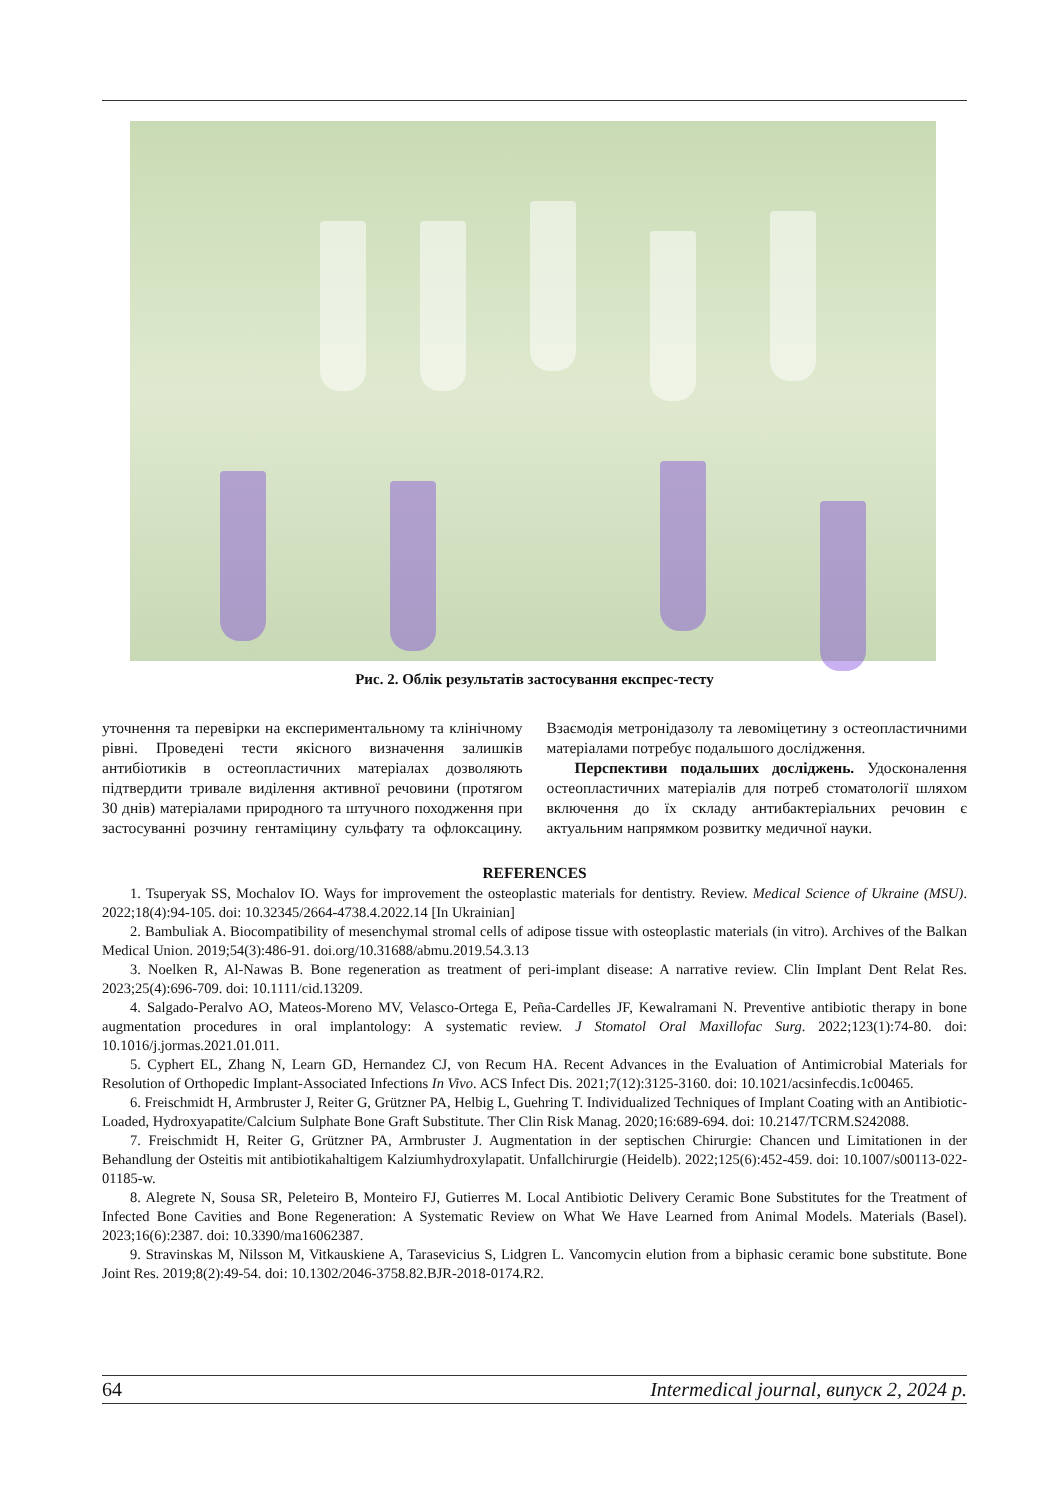Рис. 2. Облік результатів застосування експрес-тесту
уточнення та перевірки на експериментальному та клінічному рівні. Проведені тести якісного визначення залишків антибіотиків в остеопластичних матеріалах дозволяють підтвердити тривале виділення активної речовини (протягом 30 днів) матеріалами природного та штучного походження при застосуванні розчину гентаміцину сульфату та офлоксацину. Взаємодія метронідазолу та левоміцетину з остеопластичними матеріалами потребує подальшого дослідження.
Перспективи подальших досліджень. Удосконалення остеопластичних матеріалів для потреб стоматології шляхом включення до їх складу антибактеріальних речовин є актуальним напрямком розвитку медичної науки.
REFERENCES
1. Tsuperyak SS, Mochalov IO. Ways for improvement the osteoplastic materials for dentistry. Review. Medical Science of Ukraine (MSU). 2022;18(4):94-105. doi: 10.32345/2664-4738.4.2022.14 [In Ukrainian]
2. Bambuliak A. Biocompatibility of mesenchymal stromal cells of adipose tissue with osteoplastic materials (in vitro). Archives of the Balkan Medical Union. 2019;54(3):486-91. doi.org/10.31688/abmu.2019.54.3.13
3. Noelken R, Al-Nawas B. Bone regeneration as treatment of peri-implant disease: A narrative review. Clin Implant Dent Relat Res. 2023;25(4):696-709. doi: 10.1111/cid.13209.
4. Salgado-Peralvo AO, Mateos-Moreno MV, Velasco-Ortega E, Peña-Cardelles JF, Kewalramani N. Preventive antibiotic therapy in bone augmentation procedures in oral implantology: A systematic review. J Stomatol Oral Maxillofac Surg. 2022;123(1):74-80. doi: 10.1016/j.jormas.2021.01.011.
5. Cyphert EL, Zhang N, Learn GD, Hernandez CJ, von Recum HA. Recent Advances in the Evaluation of Antimicrobial Materials for Resolution of Orthopedic Implant-Associated Infections In Vivo. ACS Infect Dis. 2021;7(12):3125-3160. doi: 10.1021/acsinfecdis.1c00465.
6. Freischmidt H, Armbruster J, Reiter G, Grützner PA, Helbig L, Guehring T. Individualized Techniques of Implant Coating with an Antibiotic-Loaded, Hydroxyapatite/Calcium Sulphate Bone Graft Substitute. Ther Clin Risk Manag. 2020;16:689-694. doi: 10.2147/TCRM.S242088.
7. Freischmidt H, Reiter G, Grützner PA, Armbruster J. Augmentation in der septischen Chirurgie: Chancen und Limitationen in der Behandlung der Osteitis mit antibiotikahaltigem Kalziumhydroxylapatit. Unfallchirurgie (Heidelb). 2022;125(6):452-459. doi: 10.1007/s00113-022-01185-w.
8. Alegrete N, Sousa SR, Peleteiro B, Monteiro FJ, Gutierres M. Local Antibiotic Delivery Ceramic Bone Substitutes for the Treatment of Infected Bone Cavities and Bone Regeneration: A Systematic Review on What We Have Learned from Animal Models. Materials (Basel). 2023;16(6):2387. doi: 10.3390/ma16062387.
9. Stravinskas M, Nilsson M, Vitkauskiene A, Tarasevicius S, Lidgren L. Vancomycin elution from a biphasic ceramic bone substitute. Bone Joint Res. 2019;8(2):49-54. doi: 10.1302/2046-3758.82.BJR-2018-0174.R2.
64 Intermedical journal, випуск 2, 2024 р.